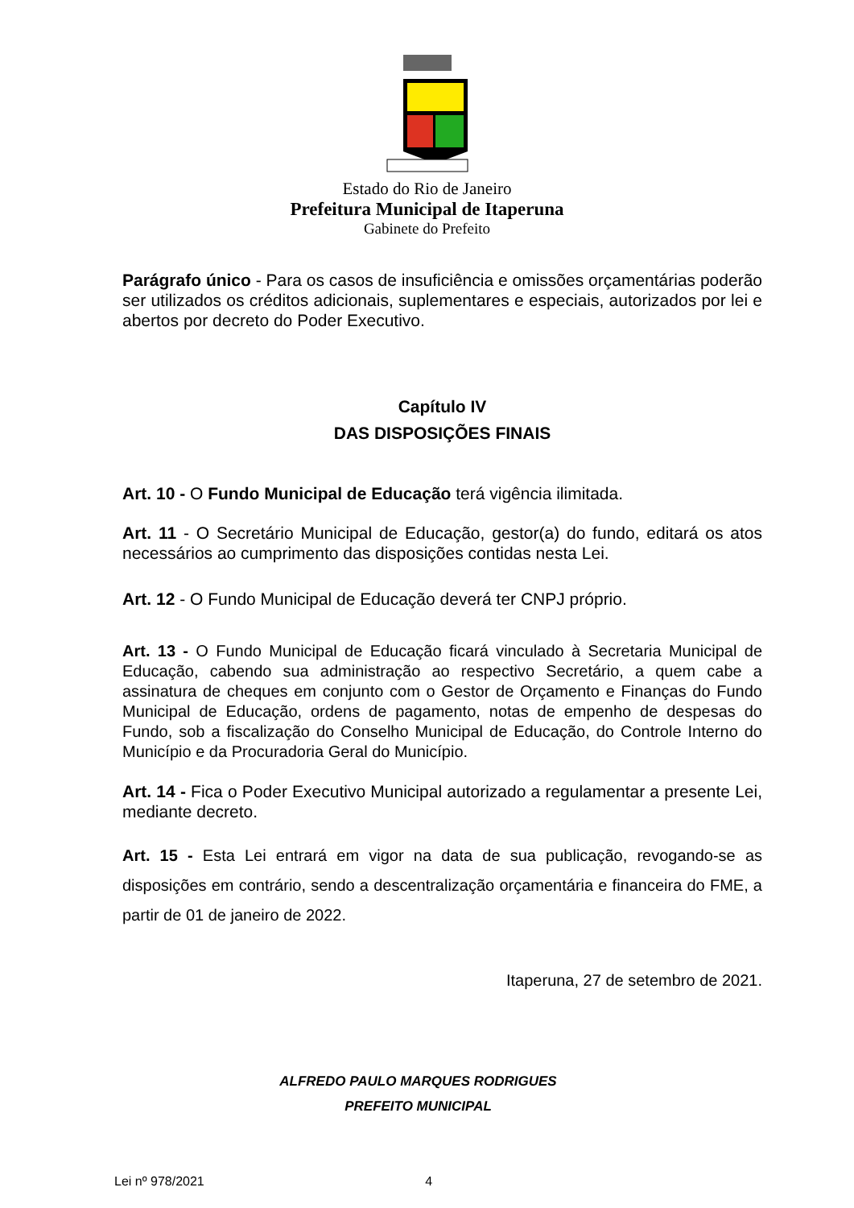Estado do Rio de Janeiro
Prefeitura Municipal de Itaperuna
Gabinete do Prefeito
Parágrafo único - Para os casos de insuficiência e omissões orçamentárias poderão ser utilizados os créditos adicionais, suplementares e especiais, autorizados por lei e abertos por decreto do Poder Executivo.
Capítulo IV
DAS DISPOSIÇÕES FINAIS
Art. 10 - O Fundo Municipal de Educação terá vigência ilimitada.
Art. 11 - O Secretário Municipal de Educação, gestor(a) do fundo, editará os atos necessários ao cumprimento das disposições contidas nesta Lei.
Art. 12 - O Fundo Municipal de Educação deverá ter CNPJ próprio.
Art. 13 - O Fundo Municipal de Educação ficará vinculado à Secretaria Municipal de Educação, cabendo sua administração ao respectivo Secretário, a quem cabe a assinatura de cheques em conjunto com o Gestor de Orçamento e Finanças do Fundo Municipal de Educação, ordens de pagamento, notas de empenho de despesas do Fundo, sob a fiscalização do Conselho Municipal de Educação, do Controle Interno do Município e da Procuradoria Geral do Município.
Art. 14 - Fica o Poder Executivo Municipal autorizado a regulamentar a presente Lei, mediante decreto.
Art. 15 - Esta Lei entrará em vigor na data de sua publicação, revogando-se as disposições em contrário, sendo a descentralização orçamentária e financeira do FME, a partir de 01 de janeiro de 2022.
Itaperuna, 27 de setembro de 2021.
ALFREDO PAULO MARQUES RODRIGUES
PREFEITO MUNICIPAL
Lei nº 978/2021 4